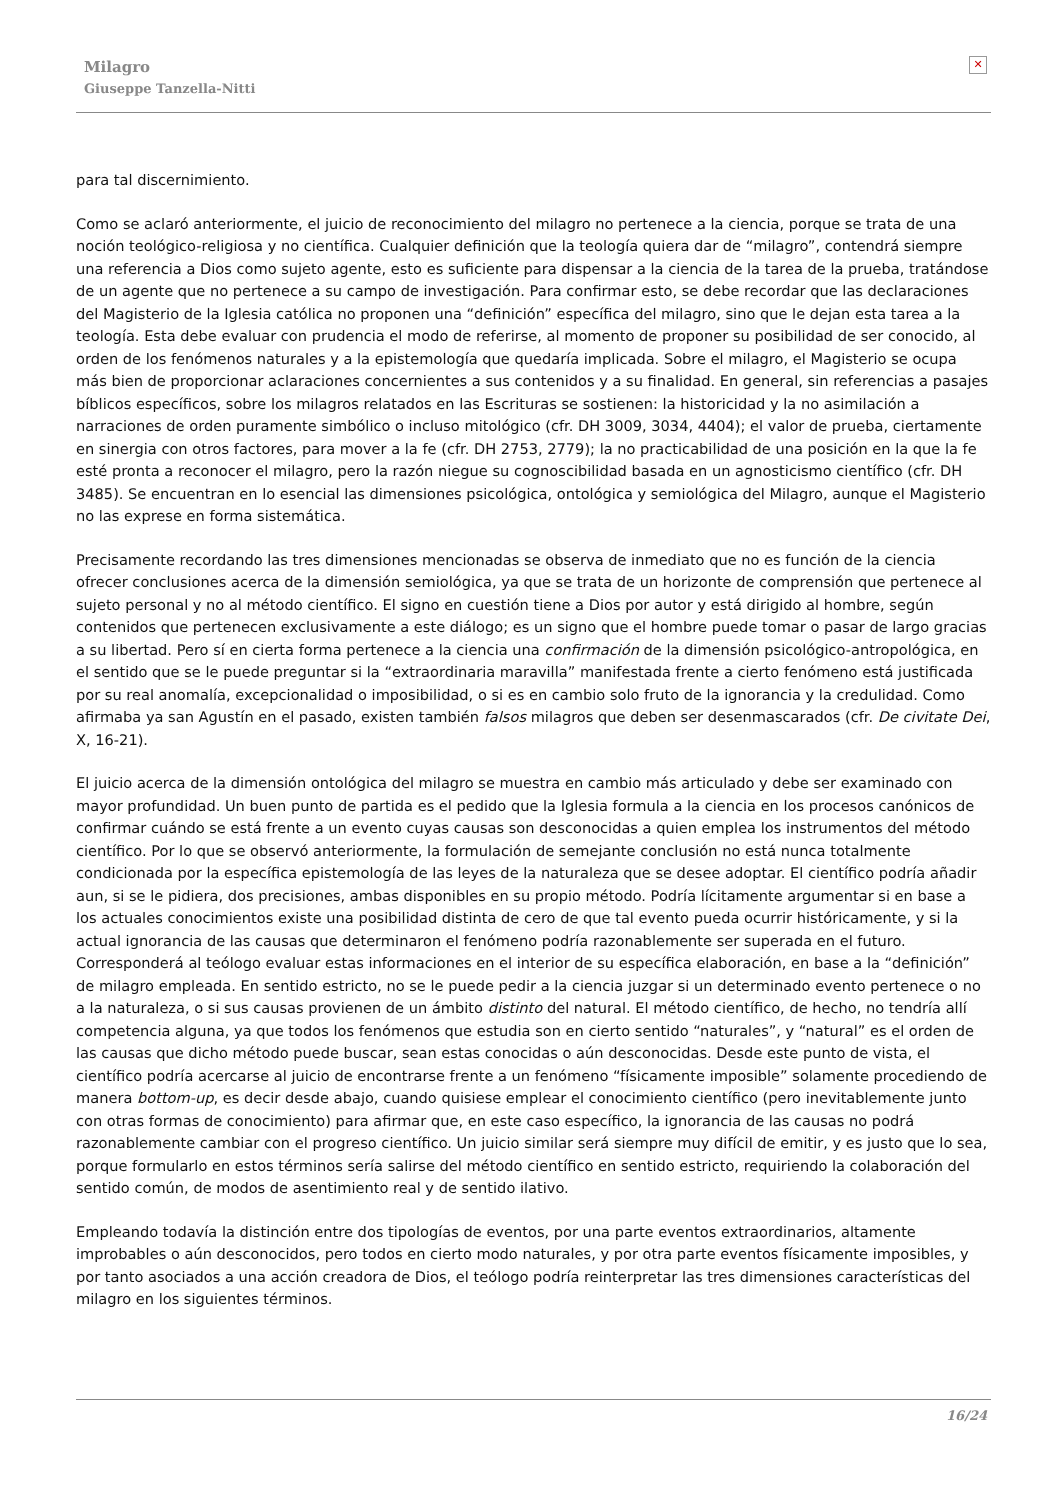Milagro
Giuseppe Tanzella-Nitti
✕
para tal discernimiento.
Como se aclaró anteriormente, el juicio de reconocimiento del milagro no pertenece a la ciencia, porque se trata de una noción teológico-religiosa y no científica. Cualquier definición que la teología quiera dar de “milagro”, contendrá siempre una referencia a Dios como sujeto agente, esto es suficiente para dispensar a la ciencia de la tarea de la prueba, tratándose de un agente que no pertenece a su campo de investigación. Para confirmar esto, se debe recordar que las declaraciones del Magisterio de la Iglesia católica no proponen una “definición” específica del milagro, sino que le dejan esta tarea a la teología. Esta debe evaluar con prudencia el modo de referirse, al momento de proponer su posibilidad de ser conocido, al orden de los fenómenos naturales y a la epistemología que quedaría implicada. Sobre el milagro, el Magisterio se ocupa más bien de proporcionar aclaraciones concernientes a sus contenidos y a su finalidad. En general, sin referencias a pasajes bíblicos específicos, sobre los milagros relatados en las Escrituras se sostienen: la historicidad y la no asimilación a narraciones de orden puramente simbólico o incluso mitológico (cfr. DH 3009, 3034, 4404); el valor de prueba, ciertamente en sinergia con otros factores, para mover a la fe (cfr. DH 2753, 2779); la no practicabilidad de una posición en la que la fe esté pronta a reconocer el milagro, pero la razón niegue su cognoscibilidad basada en un agnosticismo científico (cfr. DH 3485). Se encuentran en lo esencial las dimensiones psicológica, ontológica y semiológica del Milagro, aunque el Magisterio no las exprese en forma sistemática.
Precisamente recordando las tres dimensiones mencionadas se observa de inmediato que no es función de la ciencia ofrecer conclusiones acerca de la dimensión semiológica, ya que se trata de un horizonte de comprensión que pertenece al sujeto personal y no al método científico. El signo en cuestión tiene a Dios por autor y está dirigido al hombre, según contenidos que pertenecen exclusivamente a este diálogo; es un signo que el hombre puede tomar o pasar de largo gracias a su libertad. Pero sí en cierta forma pertenece a la ciencia una confirmación de la dimensión psicológico-antropológica, en el sentido que se le puede preguntar si la “extraordinaria maravilla” manifestada frente a cierto fenómeno está justificada por su real anomalía, excepcionalidad o imposibilidad, o si es en cambio solo fruto de la ignorancia y la credulidad. Como afirmaba ya san Agustín en el pasado, existen también falsos milagros que deben ser desenmascarados (cfr. De civitate Dei, X, 16-21).
El juicio acerca de la dimensión ontológica del milagro se muestra en cambio más articulado y debe ser examinado con mayor profundidad. Un buen punto de partida es el pedido que la Iglesia formula a la ciencia en los procesos canónicos de confirmar cuándo se está frente a un evento cuyas causas son desconocidas a quien emplea los instrumentos del método científico. Por lo que se observó anteriormente, la formulación de semejante conclusión no está nunca totalmente condicionada por la específica epistemología de las leyes de la naturaleza que se desee adoptar. El científico podría añadir aun, si se le pidiera, dos precisiones, ambas disponibles en su propio método. Podría lícitamente argumentar si en base a los actuales conocimientos existe una posibilidad distinta de cero de que tal evento pueda ocurrir históricamente, y si la actual ignorancia de las causas que determinaron el fenómeno podría razonablemente ser superada en el futuro. Corresponderá al teólogo evaluar estas informaciones en el interior de su específica elaboración, en base a la “definición” de milagro empleada. En sentido estricto, no se le puede pedir a la ciencia juzgar si un determinado evento pertenece o no a la naturaleza, o si sus causas provienen de un ámbito distinto del natural. El método científico, de hecho, no tendría allí competencia alguna, ya que todos los fenómenos que estudia son en cierto sentido “naturales”, y “natural” es el orden de las causas que dicho método puede buscar, sean estas conocidas o aún desconocidas. Desde este punto de vista, el científico podría acercarse al juicio de encontrarse frente a un fenómeno “físicamente imposible” solamente procediendo de manera bottom-up, es decir desde abajo, cuando quisiese emplear el conocimiento científico (pero inevitablemente junto con otras formas de conocimiento) para afirmar que, en este caso específico, la ignorancia de las causas no podrá razonablemente cambiar con el progreso científico. Un juicio similar será siempre muy difícil de emitir, y es justo que lo sea, porque formularlo en estos términos sería salirse del método científico en sentido estricto, requiriendo la colaboración del sentido común, de modos de asentimiento real y de sentido ilativo.
Empleando todavía la distinción entre dos tipologías de eventos, por una parte eventos extraordinarios, altamente improbables o aún desconocidos, pero todos en cierto modo naturales, y por otra parte eventos físicamente imposibles, y por tanto asociados a una acción creadora de Dios, el teólogo podría reinterpretar las tres dimensiones características del milagro en los siguientes términos.
16/24